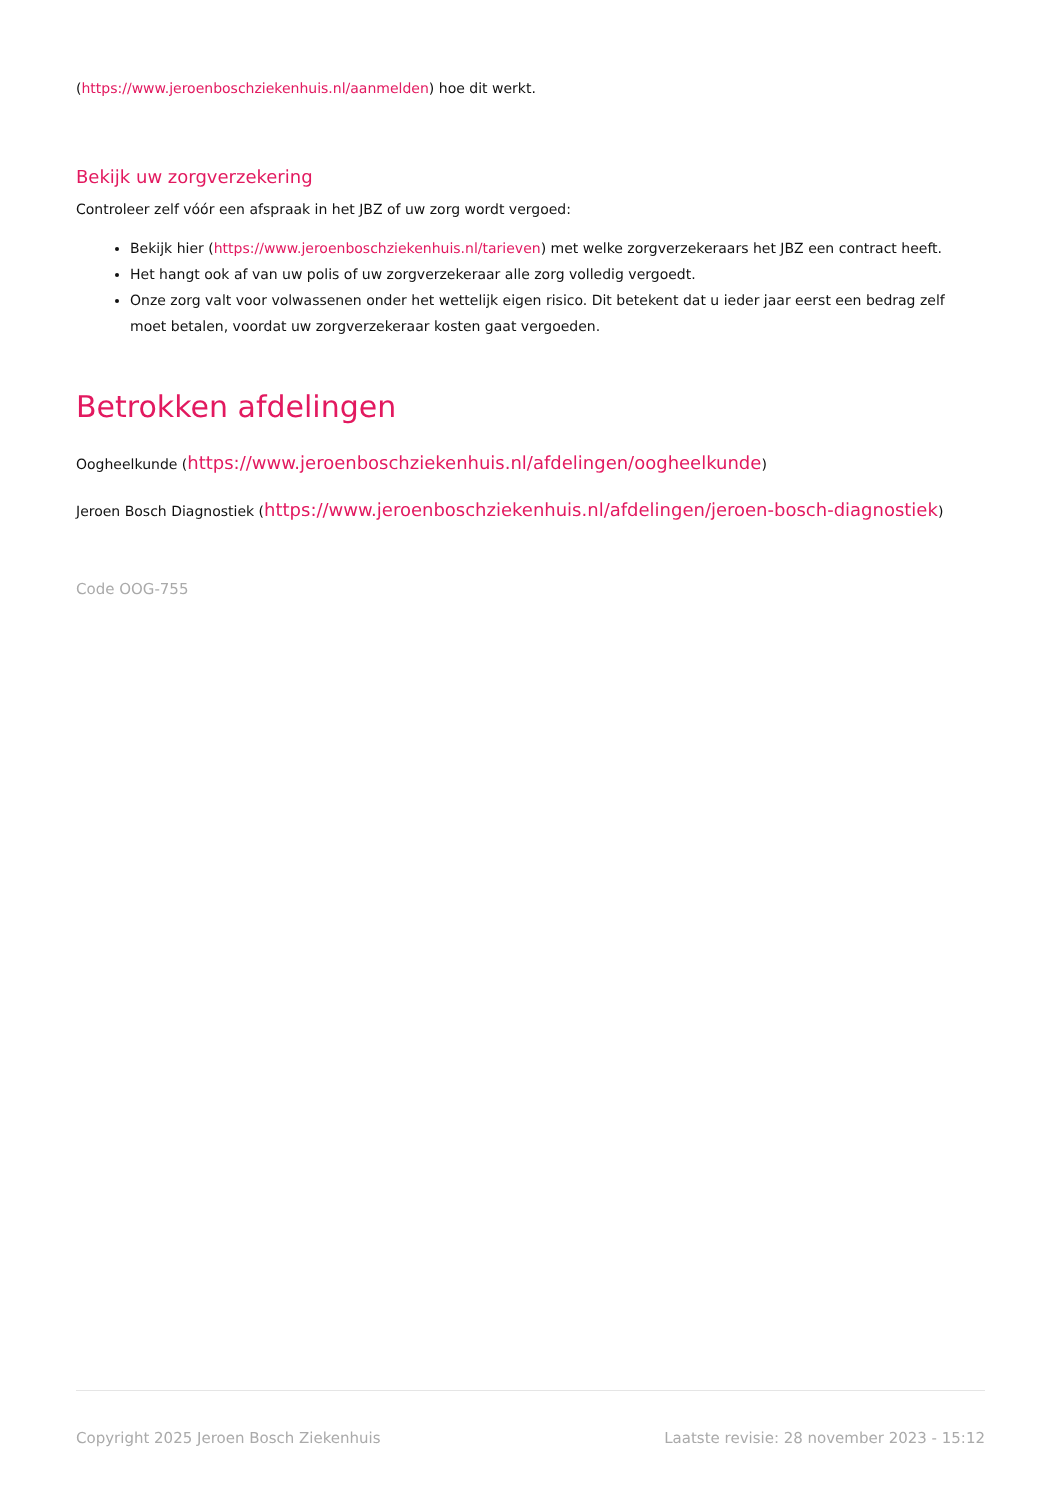(https://www.jeroenboschziekenhuis.nl/aanmelden) hoe dit werkt.
Bekijk uw zorgverzekering
Controleer zelf vóór een afspraak in het JBZ of uw zorg wordt vergoed:
Bekijk hier (https://www.jeroenboschziekenhuis.nl/tarieven) met welke zorgverzekeraars het JBZ een contract heeft.
Het hangt ook af van uw polis of uw zorgverzekeraar alle zorg volledig vergoedt.
Onze zorg valt voor volwassenen onder het wettelijk eigen risico. Dit betekent dat u ieder jaar eerst een bedrag zelf moet betalen, voordat uw zorgverzekeraar kosten gaat vergoeden.
Betrokken afdelingen
Oogheelkunde (https://www.jeroenboschziekenhuis.nl/afdelingen/oogheelkunde)
Jeroen Bosch Diagnostiek (https://www.jeroenboschziekenhuis.nl/afdelingen/jeroen-bosch-diagnostiek)
Code OOG-755
Copyright 2025 Jeroen Bosch Ziekenhuis Laatste revisie: 28 november 2023 - 15:12